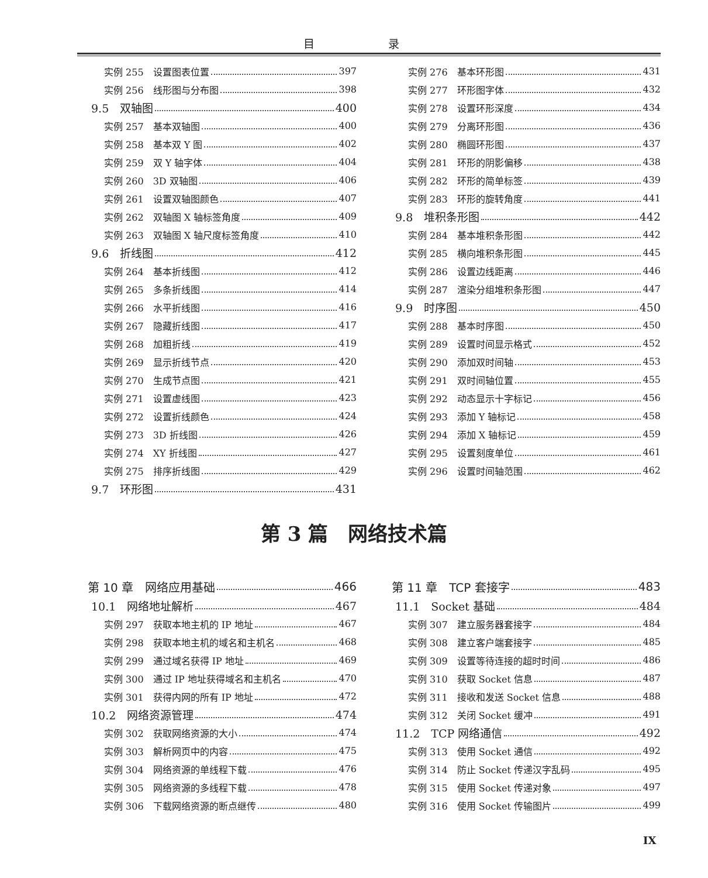目 录
实例 255　设置图表位置 397
实例 256　线形图与分布图 398
9.5　双轴图 400
实例 257　基本双轴图 400
实例 258　基本双 Y 图 402
实例 259　双 Y 轴字体 404
实例 260　3D 双轴图 406
实例 261　设置双轴图颜色 407
实例 262　双轴图 X 轴标签角度 409
实例 263　双轴图 X 轴尺度标签角度 410
9.6　折线图 412
实例 264　基本折线图 412
实例 265　多条折线图 414
实例 266　水平折线图 416
实例 267　隐藏折线图 417
实例 268　加粗折线 419
实例 269　显示折线节点 420
实例 270　生成节点图 421
实例 271　设置虚线图 423
实例 272　设置折线颜色 424
实例 273　3D 折线图 426
实例 274　XY 折线图 427
实例 275　排序折线图 429
9.7　环形图 431
实例 276　基本环形图 431
实例 277　环形图字体 432
实例 278　设置环形深度 434
实例 279　分离环形图 436
实例 280　椭圆环形图 437
实例 281　环形的阴影偏移 438
实例 282　环形的简单标签 439
实例 283　环形的旋转角度 441
9.8　堆积条形图 442
实例 284　基本堆积条形图 442
实例 285　横向堆积条形图 445
实例 286　设置边线距离 446
实例 287　渲染分组堆积条形图 447
9.9　时序图 450
实例 288　基本时序图 450
实例 289　设置时间显示格式 452
实例 290　添加双时间轴 453
实例 291　双时间轴位置 455
实例 292　动态显示十字标记 456
实例 293　添加 Y 轴标记 458
实例 294　添加 X 轴标记 459
实例 295　设置刻度单位 461
实例 296　设置时间轴范围 462
第 3 篇　网络技术篇
第 10 章　网络应用基础 466
10.1　网络地址解析 467
实例 297　获取本地主机的 IP 地址 467
实例 298　获取本地主机的域名和主机名 468
实例 299　通过域名获得 IP 地址 469
实例 300　通过 IP 地址获得域名和主机名 470
实例 301　获得内网的所有 IP 地址 472
10.2　网络资源管理 474
实例 302　获取网络资源的大小 474
实例 303　解析网页中的内容 475
实例 304　网络资源的单线程下载 476
实例 305　网络资源的多线程下载 478
实例 306　下载网络资源的断点继传 480
第 11 章　TCP 套接字 483
11.1　Socket 基础 484
实例 307　建立服务器套接字 484
实例 308　建立客户端套接字 485
实例 309　设置等待连接的超时时间 486
实例 310　获取 Socket 信息 487
实例 311　接收和发送 Socket 信息 488
实例 312　关闭 Socket 缓冲 491
11.2　TCP 网络通信 492
实例 313　使用 Socket 通信 492
实例 314　防止 Socket 传递汉字乱码 495
实例 315　使用 Socket 传递对象 497
实例 316　使用 Socket 传输图片 499
IX